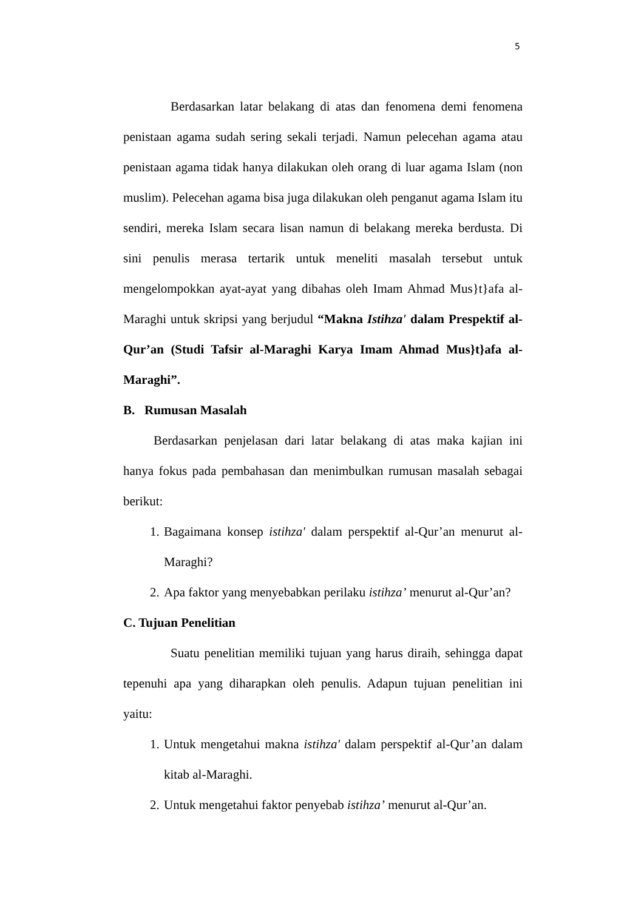5
Berdasarkan latar belakang di atas dan fenomena demi fenomena penistaan agama sudah sering sekali terjadi. Namun pelecehan agama atau penistaan agama tidak hanya dilakukan oleh orang di luar agama Islam (non muslim). Pelecehan agama bisa juga dilakukan oleh penganut agama Islam itu sendiri, mereka Islam secara lisan namun di belakang mereka berdusta. Di sini penulis merasa tertarik untuk meneliti masalah tersebut untuk mengelompokkan ayat-ayat yang dibahas oleh Imam Ahmad Mus}t}afa al-Maraghi untuk skripsi yang berjudul “Makna Istihza' dalam Prespektif al-Qur’an (Studi Tafsir al-Maraghi Karya Imam Ahmad Mus}t}afa al-Maraghi”.
B. Rumusan Masalah
Berdasarkan penjelasan dari latar belakang di atas maka kajian ini hanya fokus pada pembahasan dan menimbulkan rumusan masalah sebagai berikut:
1. Bagaimana konsep istihza' dalam perspektif al-Qur’an menurut al-Maraghi?
2. Apa faktor yang menyebabkan perilaku istihza’ menurut al-Qur’an?
C. Tujuan Penelitian
Suatu penelitian memiliki tujuan yang harus diraih, sehingga dapat tepenuhi apa yang diharapkan oleh penulis. Adapun tujuan penelitian ini yaitu:
1. Untuk mengetahui makna istihza' dalam perspektif al-Qur’an dalam kitab al-Maraghi.
2. Untuk mengetahui faktor penyebab istihza’ menurut al-Qur’an.